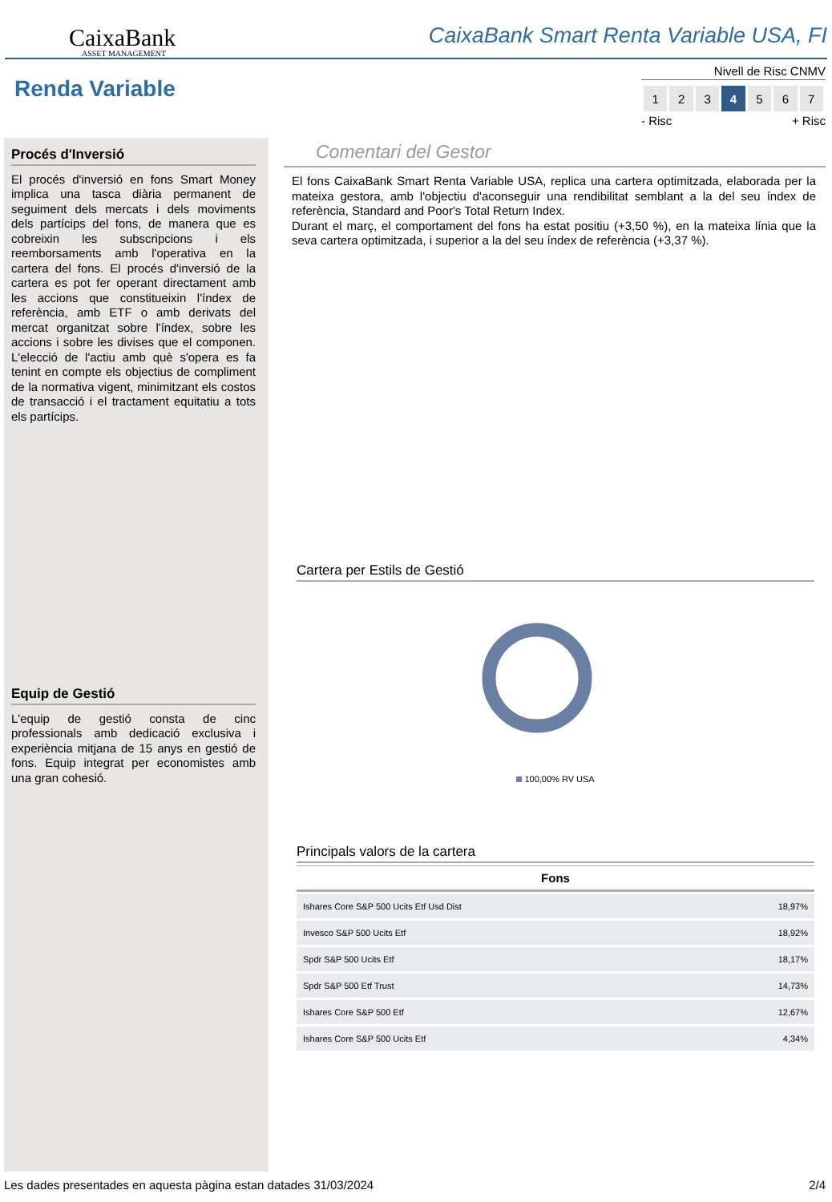CaixaBank
ASSET MANAGEMENT
CaixaBank Smart Renta Variable USA, FI
Renda Variable
Nivell de Risc CNMV
| 1 | 2 | 3 | 4 | 5 | 6 | 7 |
- Risc + Risc
Procés d'Inversió
El procés d'inversió en fons Smart Money implica una tasca diària permanent de seguiment dels mercats i dels moviments dels partícips del fons, de manera que es cobreixin les subscripcions i els reemborsaments amb l'operativa en la cartera del fons. El procés d'inversió de la cartera es pot fer operant directament amb les accions que constitueixin l'índex de referència, amb ETF o amb derivats del mercat organitzat sobre l'índex, sobre les accions i sobre les divises que el componen. L'elecció de l'actiu amb què s'opera es fa tenint en compte els objectius de compliment de la normativa vigent, minimitzant els costos de transacció i el tractament equitatiu a tots els partícips.
Equip de Gestió
L'equip de gestió consta de cinc professionals amb dedicació exclusiva i experiència mitjana de 15 anys en gestió de fons. Equip integrat per economistes amb una gran cohesió.
Comentari del Gestor
El fons CaixaBank Smart Renta Variable USA, replica una cartera optimitzada, elaborada per la mateixa gestora, amb l'objectiu d'aconseguir una rendibilitat semblant a la del seu índex de referència, Standard and Poor's Total Return Index.
Durant el març, el comportament del fons ha estat positiu (+3,50 %), en la mateixa línia que la seva cartera optimitzada, i superior a la del seu índex de referència (+3,37 %).
Cartera per Estils de Gestió
100,00% RV USA
Principals valors de la cartera
| Fons | |
| --- | --- |
| Ishares Core S&P 500 Ucits Etf Usd Dist | 18,97% |
| Invesco S&P 500 Ucits Etf | 18,92% |
| Spdr S&P 500 Ucits Etf | 18,17% |
| Spdr S&P 500 Etf Trust | 14,73% |
| Ishares Core S&P 500 Etf | 12,67% |
| Ishares Core S&P 500 Ucits Etf | 4,34% |
Les dades presentades en aquesta pàgina estan datades 31/03/2024 2/4